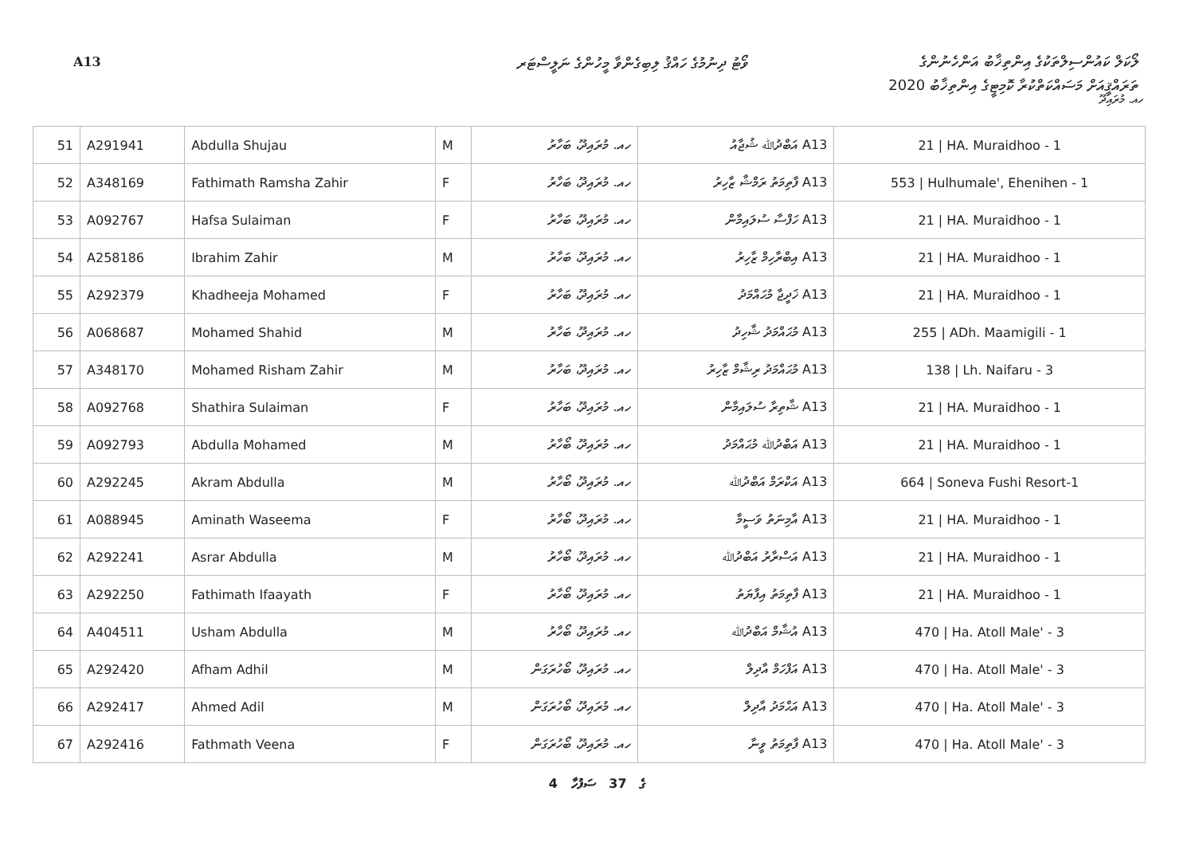A13
ވޯޓު ދިނުމުގެ ހައްޤު ލިބިގެންވާ މީހުންގެ ނަލީސްޓަރ
ލޯކަލް ކައުންސިލްތަކުގެ އިންތިޚާބު އަންހެނުންގެ
ތަރައްޤީއަށް މަސައްކަތްކުރާ ކޮމިޓީގެ އިންތިޚާބު 2020
ހއ. މުރައިދޫ
| 51 | A291941 | Abdulla Shujau | M | ހއ. މުރައިދޫ، ބަހާރު | A13 އަބްދުﷲ ޝުޖާއު | 21 / HA. Muraidhoo - 1 |
| 52 | A348169 | Fathimath Ramsha Zahir | F | ހއ. މުރައިދޫ، ބަހާރު | A13 ފާތިމަތު ރަމްޝާ ޒާހިރު | 553 / Hulhumale', Ehenihen - 1 |
| 53 | A092767 | Hafsa Sulaiman | F | ހއ. މުރައިދޫ، ބަހާރު | A13 ހަފްސާ ސުލައިމާން | 21 / HA. Muraidhoo - 1 |
| 54 | A258186 | Ibrahim Zahir | M | ހއ. މުރައިދޫ، ބަހާރު | A13 އިބްރާހިމް ޒާހިރު | 21 / HA. Muraidhoo - 1 |
| 55 | A292379 | Khadheeja Mohamed | F | ހއ. މުރައިދޫ، ބަހާރު | A13 ޚަދީޖާ މުޙައްމަދު | 21 / HA. Muraidhoo - 1 |
| 56 | A068687 | Mohamed Shahid | M | ހއ. މުރައިދޫ، ބަހާރު | A13 މުޙައްމަދު ޝާހިދު | 255 / ADh. Maamigili - 1 |
| 57 | A348170 | Mohamed Risham Zahir | M | ހއ. މުރައިދޫ، ބަހާރު | A13 މުޙައްމަދު ރިޝާމް ޒާހިރު | 138 / Lh. Naifaru - 3 |
| 58 | A092768 | Shathira Sulaiman | F | ހއ. މުރައިދޫ، ބަހާރު | A13 ޝާތިރާ ސުލައިމާން | 21 / HA. Muraidhoo - 1 |
| 59 | A092793 | Abdulla Mohamed | M | ހއ. މުރައިދޫ، ބޯހާރު | A13 އަބްދުﷲ މުޙައްމަދު | 21 / HA. Muraidhoo - 1 |
| 60 | A292245 | Akram Abdulla | M | ހއ. މުރައިދޫ، ބޯހާރު | A13 އަކްރަމް އަބްދުﷲ | 664 / Soneva Fushi Resort-1 |
| 61 | A088945 | Aminath Waseema | F | ހއ. މުރައިދޫ، ބޯހާރު | A13 އާމިނަތު ވަސީމާ | 21 / HA. Muraidhoo - 1 |
| 62 | A292241 | Asrar Abdulla | M | ހއ. މުރައިދޫ، ބޯހާރު | A13 އަސްރާރު އަބްދުﷲ | 21 / HA. Muraidhoo - 1 |
| 63 | A292250 | Fathimath Ifaayath | F | ހއ. މުރައިދޫ، ބޯހާރު | A13 ފާތިމަތު އިފާޔަތު | 21 / HA. Muraidhoo - 1 |
| 64 | A404511 | Usham Abdulla | M | ހއ. މުރައިދޫ، ބޯހާރު | A13 އުޝާމް އަބްދުﷲ | 470 / Ha. Atoll Male' - 3 |
| 65 | A292420 | Afham Adhil | M | ހއ. މުރައިދޫ، ބޯހުރަގަން | A13 އަފްހަމް އާދިލް | 470 / Ha. Atoll Male' - 3 |
| 66 | A292417 | Ahmed Adil | M | ހއ. މުރައިދޫ، ބޯހުރަގަން | A13 އަޙްމަދު އާދިލް | 470 / Ha. Atoll Male' - 3 |
| 67 | A292416 | Fathmath Veena | F | ހއ. މުރައިދޫ، ބޯހުރަގަން | A13 ފާތިމަތު ވީނާ | 470 / Ha. Atoll Male' - 3 |
4 ގެ 37 ސަފުހާ